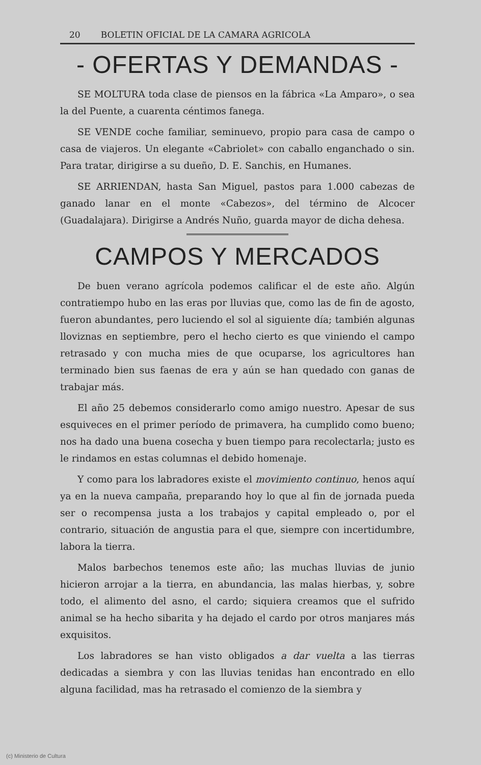20 BOLETIN OFICIAL DE LA CAMARA AGRICOLA
- OFERTAS Y DEMANDAS -
SE MOLTURA toda clase de piensos en la fábrica «La Amparo», o sea la del Puente, a cuarenta céntimos fanega.
SE VENDE coche familiar, seminuevo, propio para casa de campo o casa de viajeros. Un elegante «Cabriolet» con caballo enganchado o sin. Para tratar, dirigirse a su dueño, D. E. Sanchis, en Humanes.
SE ARRIENDAN, hasta San Miguel, pastos para 1.000 cabezas de ganado lanar en el monte «Cabezos», del término de Alcocer (Guadalajara). Dirigirse a Andrés Nuño, guarda mayor de dicha dehesa.
CAMPOS Y MERCADOS
De buen verano agrícola podemos calificar el de este año. Algún contratiempo hubo en las eras por lluvias que, como las de fin de agosto, fueron abundantes, pero luciendo el sol al siguiente día; también algunas lloviznas en septiembre, pero el hecho cierto es que viniendo el campo retrasado y con mucha mies de que ocuparse, los agricultores han terminado bien sus faenas de era y aún se han quedado con ganas de trabajar más.
El año 25 debemos considerarlo como amigo nuestro. Apesar de sus esquiveces en el primer período de primavera, ha cumplido como bueno; nos ha dado una buena cosecha y buen tiempo para recolectarla; justo es le rindamos en estas columnas el debido homenaje.
Y como para los labradores existe el movimiento continuo, henos aquí ya en la nueva campaña, preparando hoy lo que al fin de jornada pueda ser o recompensa justa a los trabajos y capital empleado o, por el contrario, situación de angustia para el que, siempre con incertidumbre, labora la tierra.
Malos barbechos tenemos este año; las muchas lluvias de junio hicieron arrojar a la tierra, en abundancia, las malas hierbas, y, sobre todo, el alimento del asno, el cardo; siquiera creamos que el sufrido animal se ha hecho sibarita y ha dejado el cardo por otros manjares más exquisitos.
Los labradores se han visto obligados a dar vuelta a las tierras dedicadas a siembra y con las lluvias tenidas han encontrado en ello alguna facilidad, mas ha retrasado el comienzo de la siembra y
(c) Ministerio de Cultura